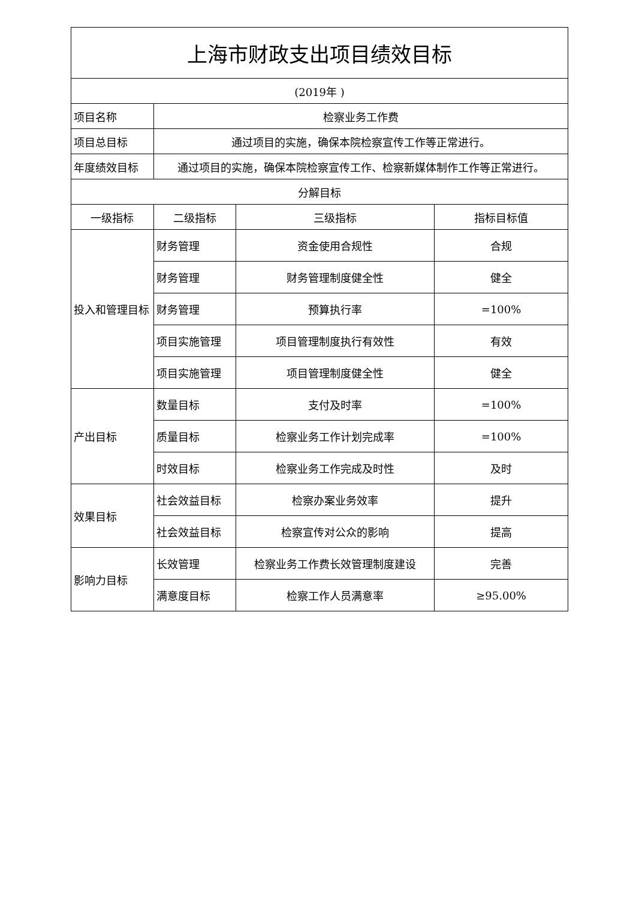| 上海市财政支出项目绩效目标 | | | |
| (2019年 ) | | | |
| 项目名称 | 检察业务工作费 | | |
| 项目总目标 | 通过项目的实施，确保本院检察宣传工作等正常进行。 | | |
| 年度绩效目标 | 通过项目的实施，确保本院检察宣传工作、检察新媒体制作工作等正常进行。 | | |
| 分解目标 | | | |
| 一级指标 | 二级指标 | 三级指标 | 指标目标值 |
| 投入和管理目标 | 财务管理 | 资金使用合规性 | 合规 |
| | 财务管理 | 财务管理制度健全性 | 健全 |
| | 财务管理 | 预算执行率 | =100% |
| | 项目实施管理 | 项目管理制度执行有效性 | 有效 |
| | 项目实施管理 | 项目管理制度健全性 | 健全 |
| 产出目标 | 数量目标 | 支付及时率 | =100% |
| | 质量目标 | 检察业务工作计划完成率 | =100% |
| | 时效目标 | 检察业务工作完成及时性 | 及时 |
| 效果目标 | 社会效益目标 | 检察办案业务效率 | 提升 |
| | 社会效益目标 | 检察宣传对公众的影响 | 提高 |
| 影响力目标 | 长效管理 | 检察业务工作费长效管理制度建设 | 完善 |
| | 满意度目标 | 检察工作人员满意率 | ≥95.00% |